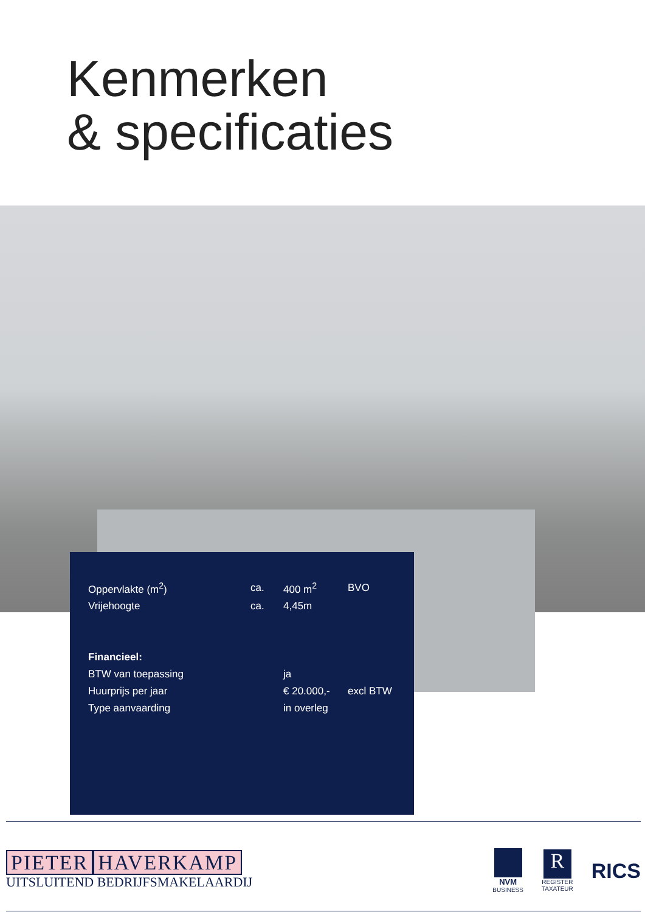Kenmerken
& specificaties
| Oppervlakte (m<sup>2</sup>) | ca. | 400 m<sup>2</sup> | BVO |
| Vrijehoogte | ca. | 4,45m | |
| Financieel: | | | |
| BTW van toepassing | | ja | |
| Huurprijs per jaar | | € 20.000,- | excl BTW |
| Type aanvaarding | | in overleg | |
PIETER HAVERKAMP
UITSLUITEND BEDRIJFSMAKELAARDIJ
NVM
BUSINESS
R
REGISTER
TAXATEUR
RICS